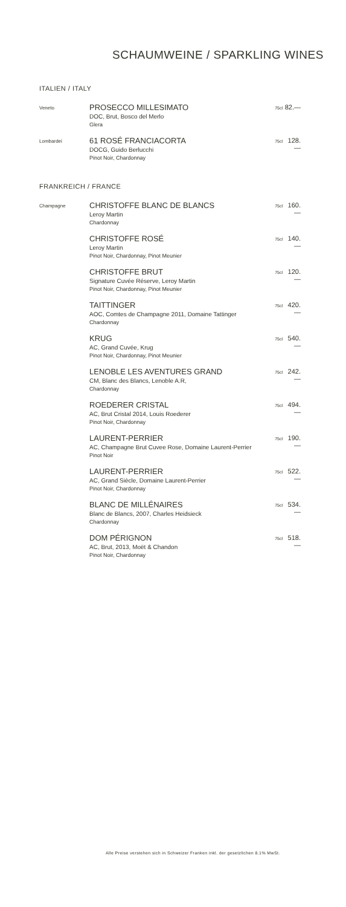SCHAUMWEINE / SPARKLING WINES
ITALIEN / ITALY
Veneto
PROSECCO MILLESIMATO
DOC, Brut, Bosco del Merlo
Glera
75cl
82.—
Lombardei
61 ROSÉ FRANCIACORTA
DOCG, Guido Berlucchi
Pinot Noir, Chardonnay
75cl
128.—
FRANKREICH / FRANCE
Champagne
CHRISTOFFE BLANC DE BLANCS
Leroy Martin
Chardonnay
75cl
160.—
CHRISTOFFE ROSÉ
Leroy Martin
Pinot Noir, Chardonnay, Pinot Meunier
75cl
140.—
CHRISTOFFE BRUT
Signature Cuvée Réserve, Leroy Martin
Pinot Noir, Chardonnay, Pinot Meunier
75cl
120.—
TAITTINGER
AOC, Comtes de Champagne 2011, Domaine Tattinger
Chardonnay
75cl
420.—
KRUG
AC, Grand Cuvée, Krug
Pinot Noir, Chardonnay, Pinot Meunier
75cl
540.—
LENOBLE LES AVENTURES GRAND
CM, Blanc des Blancs, Lenoble A.R,
Chardonnay
75cl
242.—
ROEDERER CRISTAL
AC, Brut Cristal 2014, Louis Roederer
Pinot Noir, Chardonnay
75cl
494.—
LAURENT-PERRIER
AC, Champagne Brut Cuvee Rose, Domaine Laurent-Perrier
Pinot Noir
75cl
190.—
LAURENT-PERRIER
AC, Grand Siècle, Domaine Laurent-Perrier
Pinot Noir, Chardonnay
75cl
522.—
BLANC DE MILLÉNAIRES
Blanc de Blancs, 2007, Charles Heidsieck
Chardonnay
75cl
534.—
DOM PÉRIGNON
AC, Brut, 2013, Moët & Chandon
Pinot Noir, Chardonnay
75cl
518.—
Alle Preise verstehen sich in Schweizer Franken inkl. der gesetzlichen 8.1% MwSt.